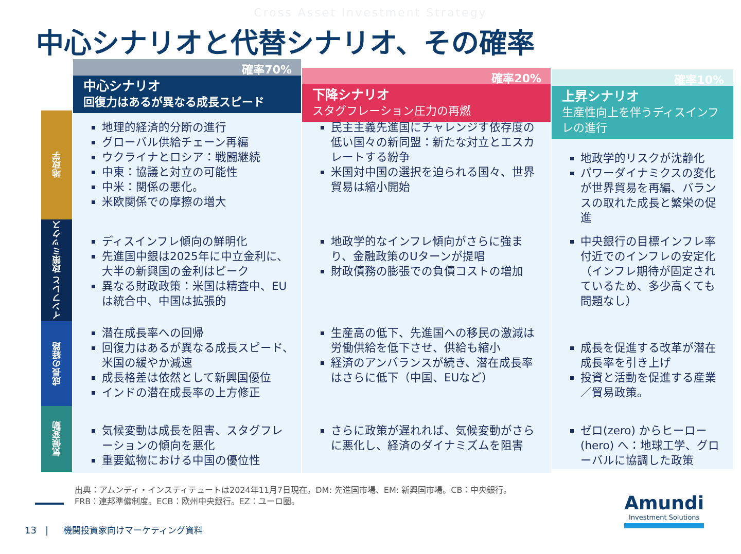Cross Asset Investment Strategy
中心シナリオと代替シナリオ、その確率
地政学
インフレと 政策ミックス
成長の経路
気候変動
確率70%
中心シナリオ
回復力はあるが異なる成長スピード
地理的経済的分断の進行
グローバル供給チェーン再編
ウクライナとロシア：戦闘継続
中東：協議と対立の可能性
中米：関係の悪化。
米欧関係での摩擦の増大
ディスインフレ傾向の鮮明化
先進国中銀は2025年に中立金利に、大半の新興国の金利はピーク
異なる財政政策：米国は精査中、EUは統合中、中国は拡張的
潜在成長率への回帰
回復力はあるが異なる成長スピード、米国の緩やか減速
成長格差は依然として新興国優位
インドの潜在成長率の上方修正
気候変動は成長を阻害、スタグフレーションの傾向を悪化
重要鉱物における中国の優位性
確率20%
下降シナリオ
スタグフレーション圧力の再燃
民主主義先進国にチャレンジす依存度の低い国々の新同盟：新たな対立とエスカレートする紛争
米国対中国の選択を迫られる国々、世界貿易は縮小開始
地政学的なインフレ傾向がさらに強まり、金融政策のUターンが提唱
財政債務の膨張での負債コストの増加
生産高の低下、先進国への移民の激減は労働供給を低下させ、供給も縮小
経済のアンバランスが続き、潜在成長率はさらに低下（中国、EUなど）
さらに政策が遅れれば、気候変動がさらに悪化し、経済のダイナミズムを阻害
確率10%
上昇シナリオ
生産性向上を伴うディスインフレの進行
地政学的リスクが沈静化
パワーダイナミクスの変化が世界貿易を再編、バランスの取れた成長と繁栄の促進
中央銀行の目標インフレ率付近でのインフレの安定化（インフレ期待が固定されているため、多少高くても問題なし）
成長を促進する改革が潜在成長率を引き上げ
投資と活動を促進する産業／貿易政策。
ゼロ(zero) からヒーロー(hero) へ：地球工学、グローバルに協調した政策
出典：アムンディ・インスティテュートは2024年11月7日現在。DM: 先進国市場、EM: 新興国市場。CB：中央銀行。
FRB：連邦準備制度。ECB：欧州中央銀行。EZ：ユーロ圏。
13 | 機関投資家向けマーケティング資料
Amundi
Investment Solutions